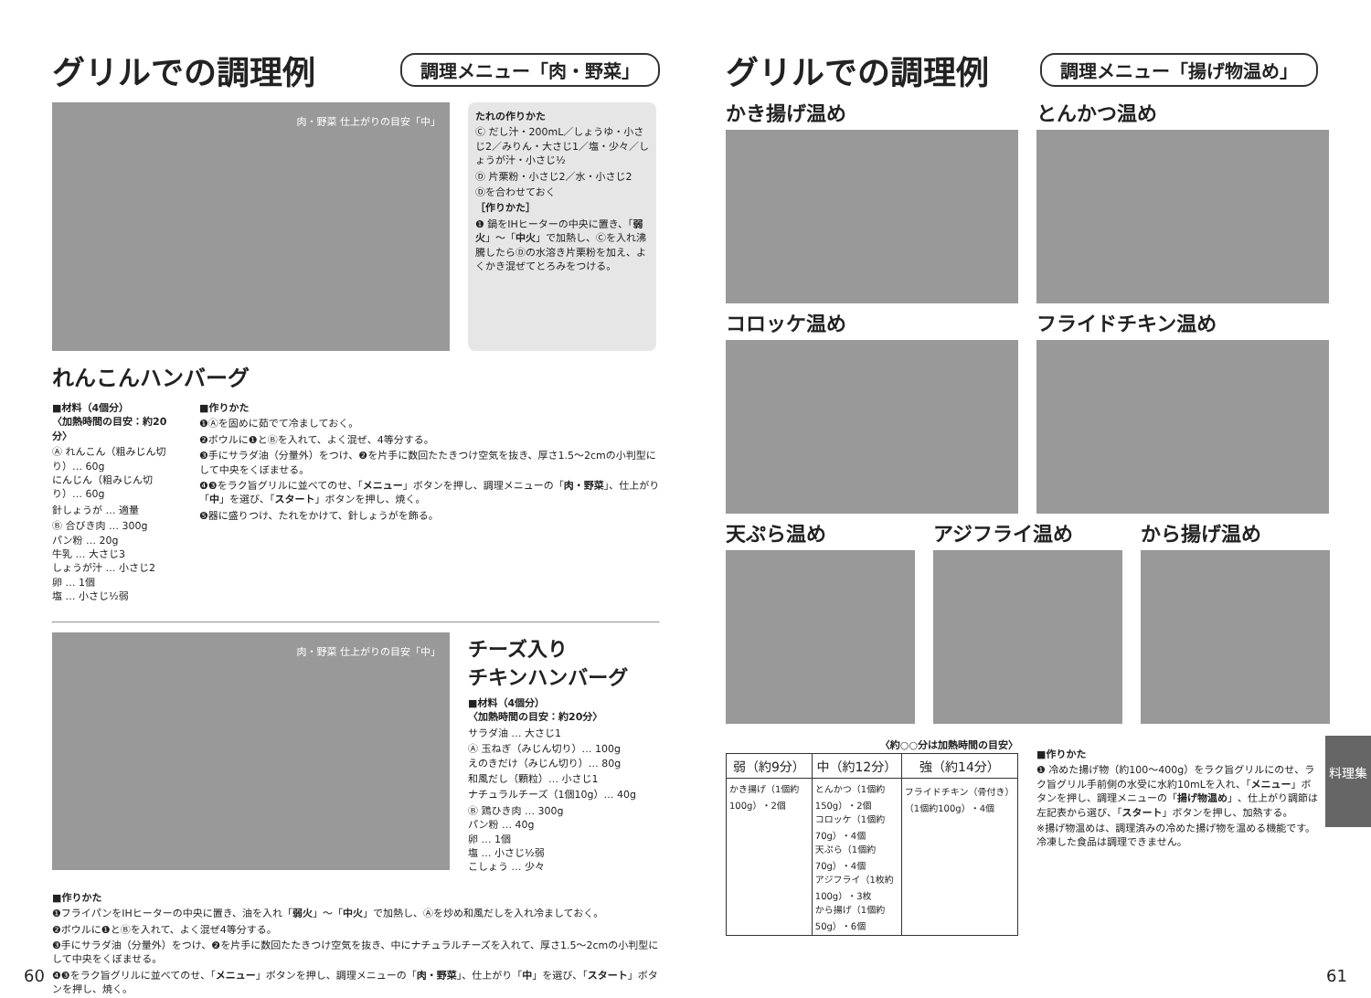グリルでの調理例
調理メニュー「肉・野菜」
肉・野菜 仕上がりの目安「中」
たれの作りかた
Ⓒ だし汁・200mL／しょうゆ・小さじ2／みりん・大さじ1／塩・少々／しょうが汁・小さじ½
Ⓓ 片栗粉・小さじ2／水・小さじ2
Ⓓを合わせておく
［作りかた］
❶ 鍋をIHヒーターの中央に置き、「弱火」〜「中火」で加熱し、Ⓒを入れ沸騰したらⒹの水溶き片栗粉を加え、よくかき混ぜてとろみをつける。
れんこんハンバーグ
■材料（4個分）
〈加熱時間の目安：約20分〉
Ⓐ れんこん（粗みじん切り）… 60g
にんじん（粗みじん切り）… 60g
針しょうが … 適量
Ⓑ 合びき肉 … 300g
パン粉 … 20g
牛乳 … 大さじ3
しょうが汁 … 小さじ2
卵 … 1個
塩 … 小さじ½弱
■作りかた
❶Ⓐを固めに茹でて冷ましておく。
❷ボウルに❶とⒷを入れて、よく混ぜ、4等分する。
❸手にサラダ油（分量外）をつけ、❷を片手に数回たたきつけ空気を抜き、厚さ1.5〜2cmの小判型にして中央をくぼませる。
❹❸をラク旨グリルに並べてのせ、「メニュー」ボタンを押し、調理メニューの「肉・野菜」、仕上がり「中」を選び、「スタート」ボタンを押し、焼く。
❺器に盛りつけ、たれをかけて、針しょうがを飾る。
肉・野菜 仕上がりの目安「中」
チーズ入り
チキンハンバーグ
■材料（4個分）
〈加熱時間の目安：約20分〉
サラダ油 … 大さじ1
Ⓐ 玉ねぎ（みじん切り）… 100g
えのきだけ（みじん切り）… 80g
和風だし（顆粒）… 小さじ1
ナチュラルチーズ（1個10g）… 40g
Ⓑ 鶏ひき肉 … 300g
パン粉 … 40g
卵 … 1個
塩 … 小さじ½弱
こしょう … 少々
■作りかた
❶フライパンをIHヒーターの中央に置き、油を入れ「弱火」〜「中火」で加熱し、Ⓐを炒め和風だしを入れ冷ましておく。
❷ボウルに❶とⒷを入れて、よく混ぜ4等分する。
❸手にサラダ油（分量外）をつけ、❷を片手に数回たたきつけ空気を抜き、中にナチュラルチーズを入れて、厚さ1.5〜2cmの小判型にして中央をくぼませる。
❹❸をラク旨グリルに並べてのせ、「メニュー」ボタンを押し、調理メニューの「肉・野菜」、仕上がり「中」を選び、「スタート」ボタンを押し、焼く。
60
グリルでの調理例
調理メニュー「揚げ物温め」
かき揚げ温め とんかつ温め
コロッケ温め フライドチキン温め
天ぷら温め アジフライ温め から揚げ温め
〈約○○分は加熱時間の目安〉
| 弱（約9分） | 中（約12分） | 強（約14分） |
| --- | --- | --- |
| かき揚げ（1個約100g）・2個 | とんかつ（1個約150g）・2個 コロッケ（1個約70g）・4個 天ぷら（1個約70g）・4個 アジフライ（1枚約100g）・3枚 から揚げ（1個約50g）・6個 | フライドチキン（骨付き）（1個約100g）・4個 |
■作りかた
❶ 冷めた揚げ物（約100〜400g）をラク旨グリルにのせ、ラク旨グリル手前側の水受に水約10mLを入れ、「メニュー」ボタンを押し、調理メニューの「揚げ物温め」、仕上がり調節は左記表から選び、「スタート」ボタンを押し、加熱する。
※揚げ物温めは、調理済みの冷めた揚げ物を温める機能です。冷凍した食品は調理できません。
料理集
61